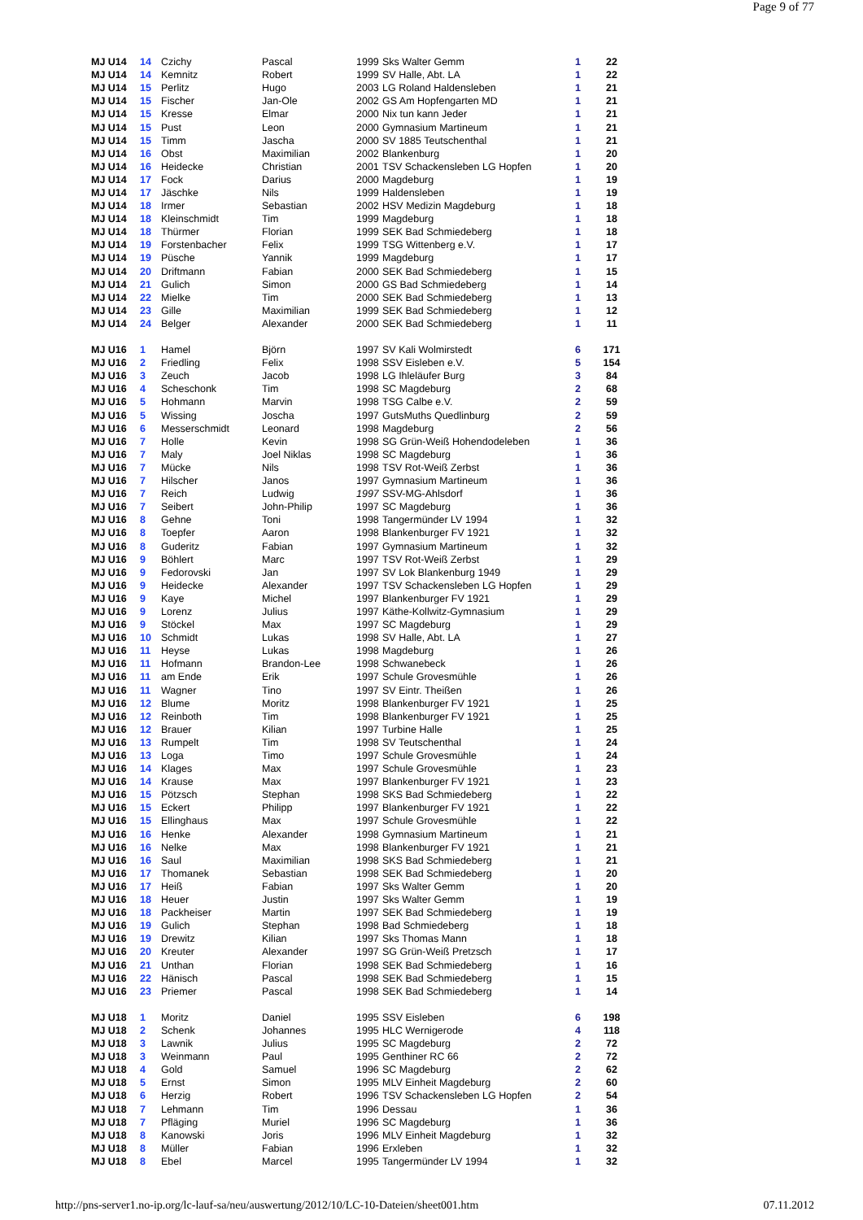Page 9 of 77
| MJ U14 | 14 | Czichy | Pascal | 1999 | Sks Walter Gemm | 1 | 22 |
| MJ U14 | 14 | Kemnitz | Robert | 1999 | SV Halle, Abt. LA | 1 | 22 |
| MJ U14 | 15 | Perlitz | Hugo | 2003 | LG Roland Haldensleben | 1 | 21 |
| MJ U14 | 15 | Fischer | Jan-Ole | 2002 | GS Am Hopfengarten MD | 1 | 21 |
| MJ U14 | 15 | Kresse | Elmar | 2000 | Nix tun kann Jeder | 1 | 21 |
| MJ U14 | 15 | Pust | Leon | 2000 | Gymnasium Martineum | 1 | 21 |
| MJ U14 | 15 | Timm | Jascha | 2000 | SV 1885 Teutschenthal | 1 | 21 |
| MJ U14 | 16 | Obst | Maximilian | 2002 | Blankenburg | 1 | 20 |
| MJ U14 | 16 | Heidecke | Christian | 2001 | TSV Schackensleben LG Hopfen | 1 | 20 |
| MJ U14 | 17 | Fock | Darius | 2000 | Magdeburg | 1 | 19 |
| MJ U14 | 17 | Jäschke | Nils | 1999 | Haldensleben | 1 | 19 |
| MJ U14 | 18 | Irmer | Sebastian | 2002 | HSV Medizin Magdeburg | 1 | 18 |
| MJ U14 | 18 | Kleinschmidt | Tim | 1999 | Magdeburg | 1 | 18 |
| MJ U14 | 18 | Thürmer | Florian | 1999 | SEK Bad Schmiedeberg | 1 | 18 |
| MJ U14 | 19 | Forstenbacher | Felix | 1999 | TSG Wittenberg e.V. | 1 | 17 |
| MJ U14 | 19 | Püsche | Yannik | 1999 | Magdeburg | 1 | 17 |
| MJ U14 | 20 | Driftmann | Fabian | 2000 | SEK Bad Schmiedeberg | 1 | 15 |
| MJ U14 | 21 | Gulich | Simon | 2000 | GS Bad Schmiedeberg | 1 | 14 |
| MJ U14 | 22 | Mielke | Tim | 2000 | SEK Bad Schmiedeberg | 1 | 13 |
| MJ U14 | 23 | Gille | Maximilian | 1999 | SEK Bad Schmiedeberg | 1 | 12 |
| MJ U14 | 24 | Belger | Alexander | 2000 | SEK Bad Schmiedeberg | 1 | 11 |
| MJ U16 | 1 | Hamel | Björn | 1997 | SV Kali Wolmirstedt | 6 | 171 |
| MJ U16 | 2 | Friedling | Felix | 1998 | SSV Eisleben e.V. | 5 | 154 |
| MJ U16 | 3 | Zeuch | Jacob | 1998 | LG Ihleläufer Burg | 3 | 84 |
| MJ U16 | 4 | Scheschonk | Tim | 1998 | SC Magdeburg | 2 | 68 |
| MJ U16 | 5 | Hohmann | Marvin | 1998 | TSG Calbe e.V. | 2 | 59 |
| MJ U16 | 5 | Wissing | Joscha | 1997 | GutsMuths Quedlinburg | 2 | 59 |
| MJ U16 | 6 | Messerschmidt | Leonard | 1998 | Magdeburg | 2 | 56 |
| MJ U16 | 7 | Holle | Kevin | 1998 | SG Grün-Weiß Hohendodeleben | 1 | 36 |
| MJ U16 | 7 | Maly | Joel Niklas | 1998 | SC Magdeburg | 1 | 36 |
| MJ U16 | 7 | Mücke | Nils | 1998 | TSV Rot-Weiß Zerbst | 1 | 36 |
| MJ U16 | 7 | Hilscher | Janos | 1997 | Gymnasium Martineum | 1 | 36 |
| MJ U16 | 7 | Reich | Ludwig | 1997 | SSV-MG-Ahlsdorf | 1 | 36 |
| MJ U16 | 7 | Seibert | John-Philip | 1997 | SC Magdeburg | 1 | 36 |
| MJ U16 | 8 | Gehne | Toni | 1998 | Tangermünder LV 1994 | 1 | 32 |
| MJ U16 | 8 | Toepfer | Aaron | 1998 | Blankenburger FV 1921 | 1 | 32 |
| MJ U16 | 8 | Guderitz | Fabian | 1997 | Gymnasium Martineum | 1 | 32 |
| MJ U16 | 9 | Böhlert | Marc | 1997 | TSV Rot-Weiß Zerbst | 1 | 29 |
| MJ U16 | 9 | Fedorovski | Jan | 1997 | SV Lok Blankenburg 1949 | 1 | 29 |
| MJ U16 | 9 | Heidecke | Alexander | 1997 | TSV Schackensleben LG Hopfen | 1 | 29 |
| MJ U16 | 9 | Kaye | Michel | 1997 | Blankenburger FV 1921 | 1 | 29 |
| MJ U16 | 9 | Lorenz | Julius | 1997 | Käthe-Kollwitz-Gymnasium | 1 | 29 |
| MJ U16 | 9 | Stöckel | Max | 1997 | SC Magdeburg | 1 | 29 |
| MJ U16 | 10 | Schmidt | Lukas | 1998 | SV Halle, Abt. LA | 1 | 27 |
| MJ U16 | 11 | Heyse | Lukas | 1998 | Magdeburg | 1 | 26 |
| MJ U16 | 11 | Hofmann | Brandon-Lee | 1998 | Schwanebeck | 1 | 26 |
| MJ U16 | 11 | am Ende | Erik | 1997 | Schule Grovesmühle | 1 | 26 |
| MJ U16 | 11 | Wagner | Tino | 1997 | SV Eintr. Theißen | 1 | 26 |
| MJ U16 | 12 | Blume | Moritz | 1998 | Blankenburger FV 1921 | 1 | 25 |
| MJ U16 | 12 | Reinboth | Tim | 1998 | Blankenburger FV 1921 | 1 | 25 |
| MJ U16 | 12 | Brauer | Kilian | 1997 | Turbine Halle | 1 | 25 |
| MJ U16 | 13 | Rumpelt | Tim | 1998 | SV Teutschenthal | 1 | 24 |
| MJ U16 | 13 | Loga | Timo | 1997 | Schule Grovesmühle | 1 | 24 |
| MJ U16 | 14 | Klages | Max | 1997 | Schule Grovesmühle | 1 | 23 |
| MJ U16 | 14 | Krause | Max | 1997 | Blankenburger FV 1921 | 1 | 23 |
| MJ U16 | 15 | Pötzsch | Stephan | 1998 | SKS Bad Schmiedeberg | 1 | 22 |
| MJ U16 | 15 | Eckert | Philipp | 1997 | Blankenburger FV 1921 | 1 | 22 |
| MJ U16 | 15 | Ellinghaus | Max | 1997 | Schule Grovesmühle | 1 | 22 |
| MJ U16 | 16 | Henke | Alexander | 1998 | Gymnasium Martineum | 1 | 21 |
| MJ U16 | 16 | Nelke | Max | 1998 | Blankenburger FV 1921 | 1 | 21 |
| MJ U16 | 16 | Saul | Maximilian | 1998 | SKS Bad Schmiedeberg | 1 | 21 |
| MJ U16 | 17 | Thomanek | Sebastian | 1998 | SEK Bad Schmiedeberg | 1 | 20 |
| MJ U16 | 17 | Heiß | Fabian | 1997 | Sks Walter Gemm | 1 | 20 |
| MJ U16 | 18 | Heuer | Justin | 1997 | Sks Walter Gemm | 1 | 19 |
| MJ U16 | 18 | Packheiser | Martin | 1997 | SEK Bad Schmiedeberg | 1 | 19 |
| MJ U16 | 19 | Gulich | Stephan | 1998 | Bad Schmiedeberg | 1 | 18 |
| MJ U16 | 19 | Drewitz | Kilian | 1997 | Sks Thomas Mann | 1 | 18 |
| MJ U16 | 20 | Kreuter | Alexander | 1997 | SG Grün-Weiß Pretzsch | 1 | 17 |
| MJ U16 | 21 | Unthan | Florian | 1998 | SEK Bad Schmiedeberg | 1 | 16 |
| MJ U16 | 22 | Hänisch | Pascal | 1998 | SEK Bad Schmiedeberg | 1 | 15 |
| MJ U16 | 23 | Priemer | Pascal | 1998 | SEK Bad Schmiedeberg | 1 | 14 |
| MJ U18 | 1 | Moritz | Daniel | 1995 | SSV Eisleben | 6 | 198 |
| MJ U18 | 2 | Schenk | Johannes | 1995 | HLC Wernigerode | 4 | 118 |
| MJ U18 | 3 | Lawnik | Julius | 1995 | SC Magdeburg | 2 | 72 |
| MJ U18 | 3 | Weinmann | Paul | 1995 | Genthiner RC 66 | 2 | 72 |
| MJ U18 | 4 | Gold | Samuel | 1996 | SC Magdeburg | 2 | 62 |
| MJ U18 | 5 | Ernst | Simon | 1995 | MLV Einheit Magdeburg | 2 | 60 |
| MJ U18 | 6 | Herzig | Robert | 1996 | TSV Schackensleben LG Hopfen | 2 | 54 |
| MJ U18 | 7 | Lehmann | Tim | 1996 | Dessau | 1 | 36 |
| MJ U18 | 7 | Pfläging | Muriel | 1996 | SC Magdeburg | 1 | 36 |
| MJ U18 | 8 | Kanowski | Joris | 1996 | MLV Einheit Magdeburg | 1 | 32 |
| MJ U18 | 8 | Müller | Fabian | 1996 | Erxleben | 1 | 32 |
| MJ U18 | 8 | Ebel | Marcel | 1995 | Tangermünder LV 1994 | 1 | 32 |
http://pns-server1.no-ip.org/lc-lauf-sa/neu/auswertung/2012/10/LC-10-Dateien/sheet001.htm 07.11.2012